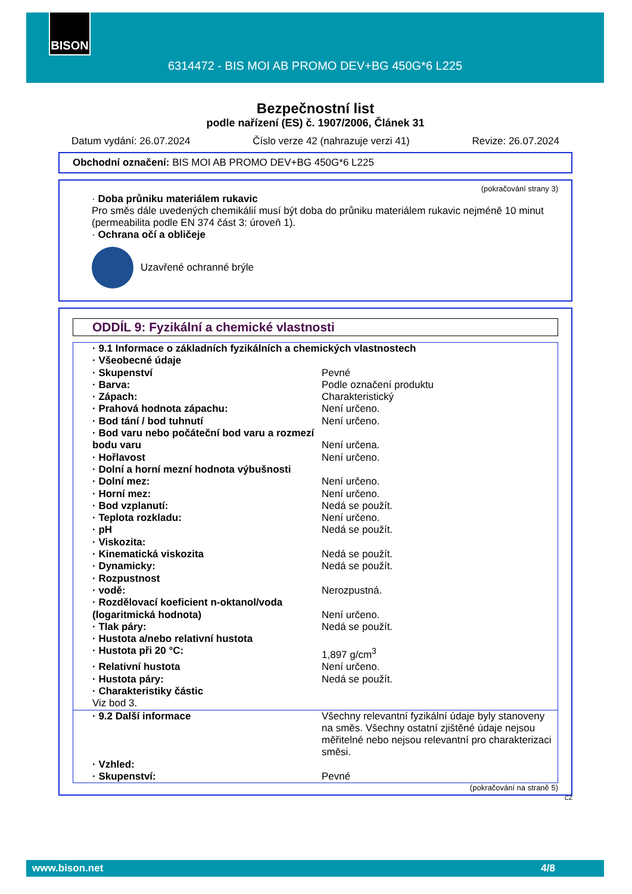BISON
6314472 - BIS MOI AB PROMO DEV+BG 450G*6 L225
Bezpečnostní list
podle nařízení (ES) č. 1907/2006, Článek 31
Datum vydání: 26.07.2024 Číslo verze 42 (nahrazuje verzi 41) Revize: 26.07.2024
Obchodní označení: BIS MOI AB PROMO DEV+BG 450G*6 L225
(pokračování strany 3)
· Doba průniku materiálem rukavic
Pro směs dále uvedených chemikálií musí být doba do průniku materiálem rukavic nejméně 10 minut (permeabilita podle EN 374 část 3: úroveň 1).
· Ochrana očí a obličeje
Uzavřené ochranné brýle
ODDÍL 9: Fyzikální a chemické vlastnosti
| · 9.1 Informace o základních fyzikálních a chemických vlastnostech | |
| · Všeobecné údaje | |
| · Skupenství | Pevné |
| · Barva: | Podle označení produktu |
| · Zápach: | Charakteristický |
| · Prahová hodnota zápachu: | Není určeno. |
| · Bod tání / bod tuhnutí | Není určeno. |
| · Bod varu nebo počáteční bod varu a rozmezí bodu varu | Není určena. |
| · Hořlavost | Není určeno. |
| · Dolní a horní mezní hodnota výbušnosti | |
| · Dolní mez: | Není určeno. |
| · Horní mez: | Není určeno. |
| · Bod vzplanutí: | Nedá se použít. |
| · Teplota rozkladu: | Není určeno. |
| · pH | Nedá se použít. |
| · Viskozita: | |
| · Kinematická viskozita | Nedá se použít. |
| · Dynamicky: | Nedá se použít. |
| · Rozpustnost | |
| · vodě: | Nerozpustná. |
| · Rozdělovací koeficient n-oktanol/voda (logaritmická hodnota) | Není určeno. |
| · Tlak páry: | Nedá se použít. |
| · Hustota a/nebo relativní hustota | |
| · Hustota při 20 °C: | 1,897 g/cm<sup>3</sup> |
| · Relativní hustota | Není určeno. |
| · Hustota páry: | Nedá se použít. |
| · Charakteristiky částic | |
| Viz bod 3. | |
| · 9.2 Další informace | Všechny relevantní fyzikální údaje byly stanoveny na směs. Všechny ostatní zjištěné údaje nejsou měřitelné nebo nejsou relevantní pro charakterizaci směsi. |
| · Vzhled: | |
| · Skupenství: | Pevné |
(pokračování na straně 5)
CZ
www.bison.net 4/8